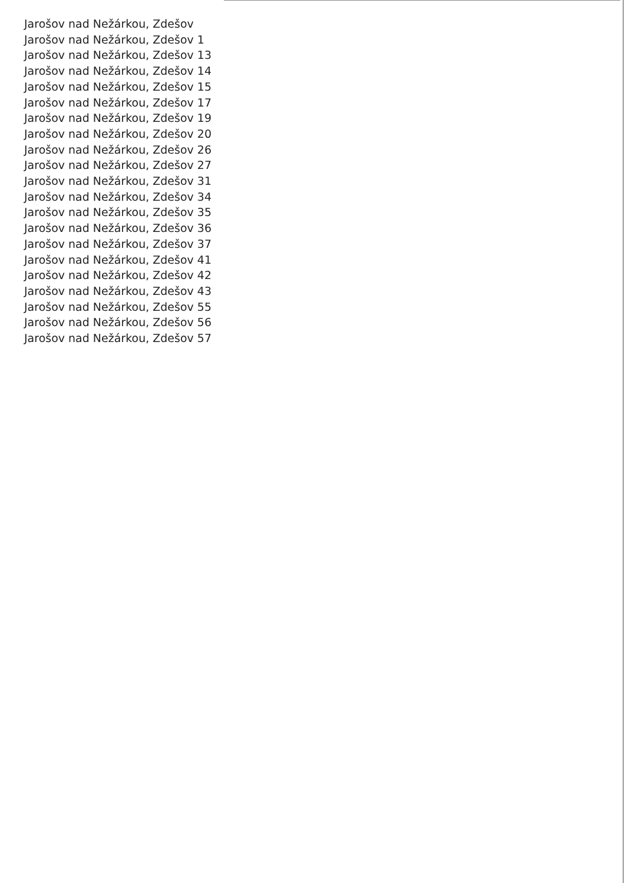Jarošov nad Nežárkou, Zdešov
Jarošov nad Nežárkou, Zdešov 1
Jarošov nad Nežárkou, Zdešov 13
Jarošov nad Nežárkou, Zdešov 14
Jarošov nad Nežárkou, Zdešov 15
Jarošov nad Nežárkou, Zdešov 17
Jarošov nad Nežárkou, Zdešov 19
Jarošov nad Nežárkou, Zdešov 20
Jarošov nad Nežárkou, Zdešov 26
Jarošov nad Nežárkou, Zdešov 27
Jarošov nad Nežárkou, Zdešov 31
Jarošov nad Nežárkou, Zdešov 34
Jarošov nad Nežárkou, Zdešov 35
Jarošov nad Nežárkou, Zdešov 36
Jarošov nad Nežárkou, Zdešov 37
Jarošov nad Nežárkou, Zdešov 41
Jarošov nad Nežárkou, Zdešov 42
Jarošov nad Nežárkou, Zdešov 43
Jarošov nad Nežárkou, Zdešov 55
Jarošov nad Nežárkou, Zdešov 56
Jarošov nad Nežárkou, Zdešov 57